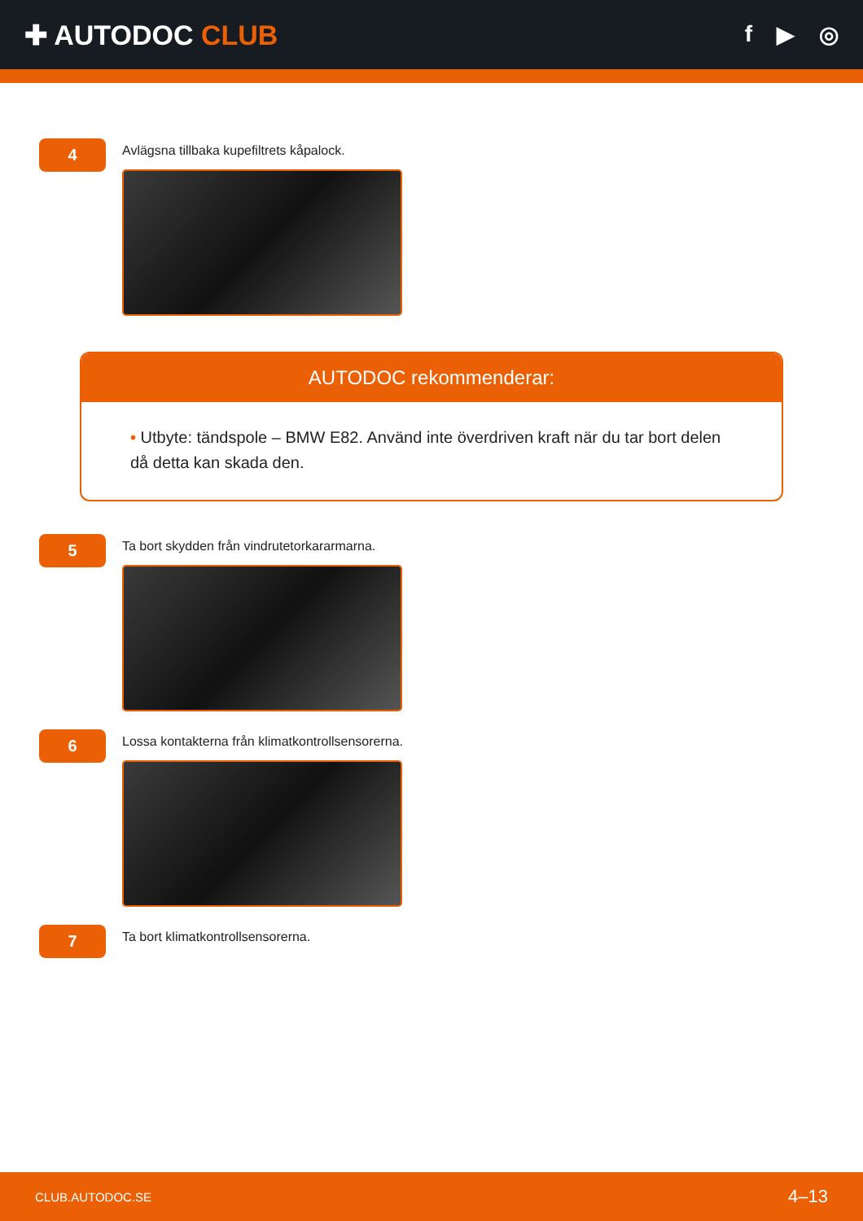✚ AUTODOC CLUB
f ▶ ◎
4
Avlägsna tillbaka kupefiltrets kåpalock.
AUTODOC rekommenderar:
• Utbyte: tändspole – BMW E82. Använd inte överdriven kraft när du tar bort delen då detta kan skada den.
5
Ta bort skydden från vindrutetorkararmarna.
6
Lossa kontakterna från klimatkontrollsensorerna.
7
Ta bort klimatkontrollsensorerna.
CLUB.AUTODOC.SE 4–13